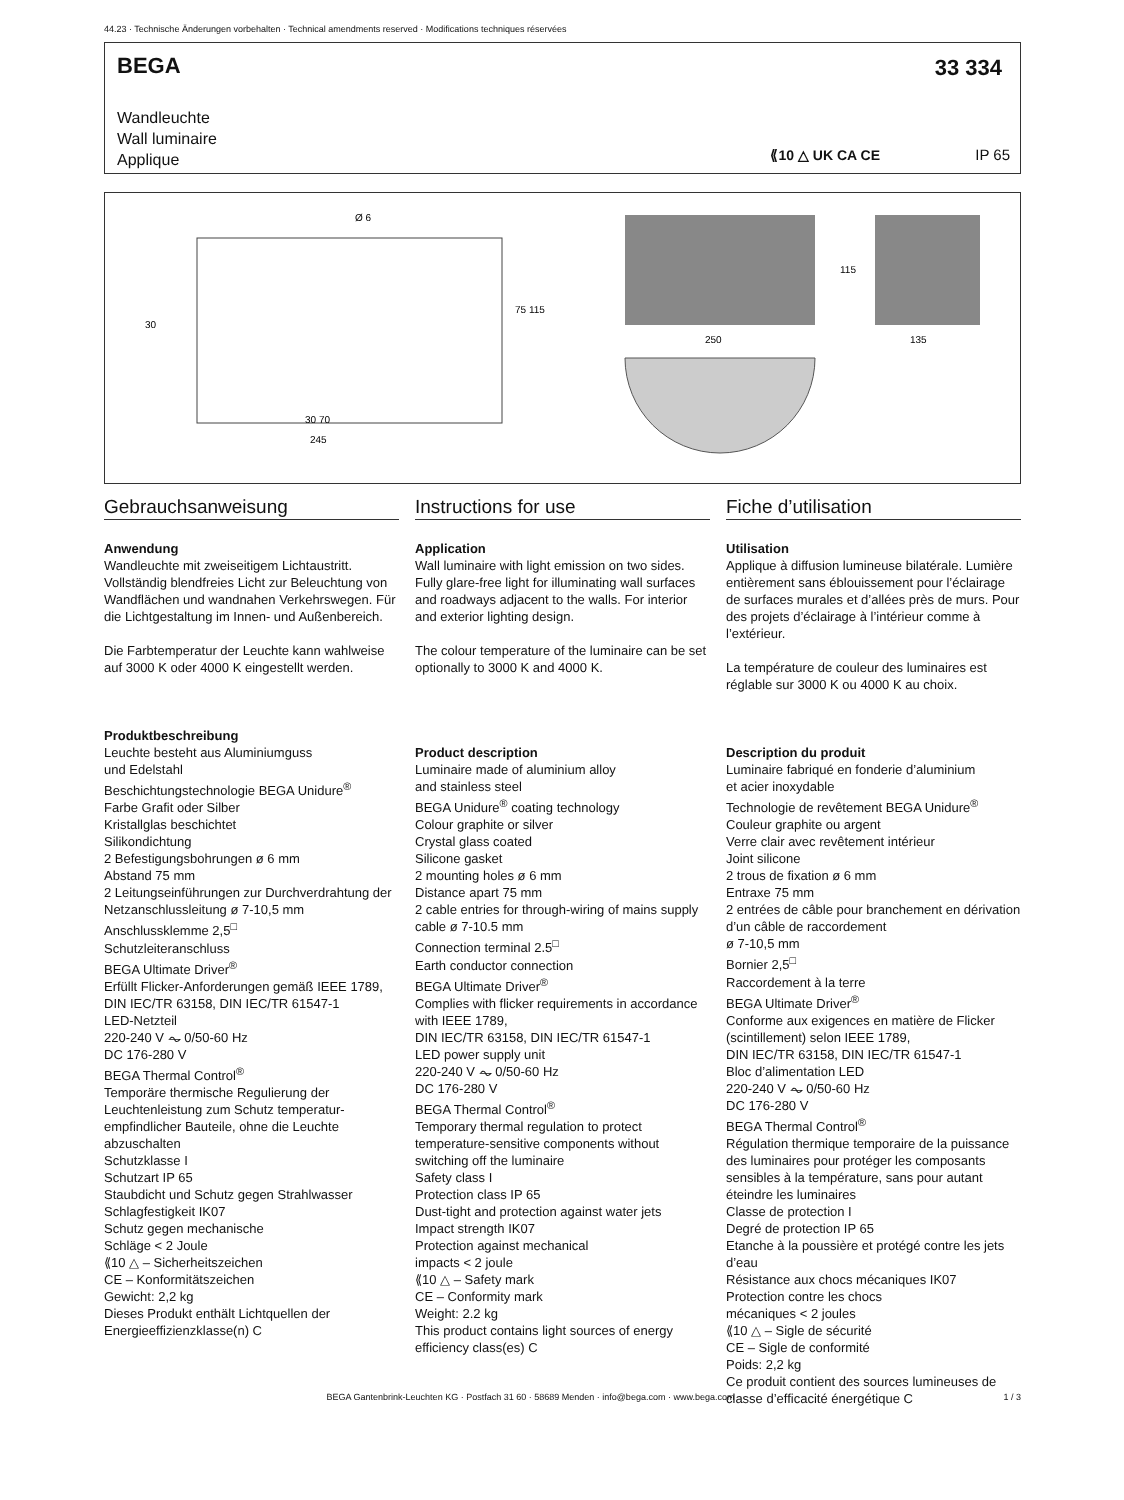44.23 · Technische Änderungen vorbehalten · Technical amendments reserved · Modifications techniques réservées
BEGA
33 334
Wandleuchte
Wall luminaire
Applique
⟪10 △ UK CA CE IP 65
Ø 6
30 70
245
250
135
115
75 115
30
Gebrauchsanweisung
Anwendung
Wandleuchte mit zweiseitigem Lichtaustritt. Vollständig blendfreies Licht zur Beleuchtung von Wandflächen und wandnahen Verkehrswegen. Für die Lichtgestaltung im Innen- und Außenbereich.
Die Farbtemperatur der Leuchte kann wahlweise auf 3000 K oder 4000 K eingestellt werden.
Produktbeschreibung
Leuchte besteht aus Aluminiumguss
und Edelstahl
Beschichtungstechnologie BEGA Unidure<sup>®</sup>
Farbe Grafit oder Silber
Kristallglas beschichtet
Silikondichtung
2 Befestigungsbohrungen ø 6 mm
Abstand 75 mm
2 Leitungseinführungen zur Durchverdrahtung der Netzanschlussleitung ø 7-10,5 mm
Anschlussklemme 2,5<sup>□</sup>
Schutzleiteranschluss
BEGA Ultimate Driver<sup>®</sup>
Erfüllt Flicker-Anforderungen gemäß IEEE 1789, DIN IEC/TR 63158, DIN IEC/TR 61547-1
LED-Netzteil
220-240 V ⏦ 0/50-60 Hz
DC 176-280 V
BEGA Thermal Control<sup>®</sup>
Temporäre thermische Regulierung der Leuchtenleistung zum Schutz temperatur­empfindlicher Bauteile, ohne die Leuchte abzuschalten
Schutzklasse I
Schutzart IP 65
Staubdicht und Schutz gegen Strahlwasser
Schlagfestigkeit IK07
Schutz gegen mechanische
Schläge < 2 Joule
⟪10 △ – Sicherheitszeichen
CE – Konformitätszeichen
Gewicht: 2,2 kg
Dieses Produkt enthält Lichtquellen der Energieeffizienzklasse(n) C
Instructions for use
Application
Wall luminaire with light emission on two sides. Fully glare-free light for illuminating wall surfaces and roadways adjacent to the walls. For interior and exterior lighting design.
The colour temperature of the luminaire can be set optionally to 3000 K and 4000 K.
Product description
Luminaire made of aluminium alloy
and stainless steel
BEGA Unidure<sup>®</sup> coating technology
Colour graphite or silver
Crystal glass coated
Silicone gasket
2 mounting holes ø 6 mm
Distance apart 75 mm
2 cable entries for through-wiring of mains supply cable ø 7-10.5 mm
Connection terminal 2.5<sup>□</sup>
Earth conductor connection
BEGA Ultimate Driver<sup>®</sup>
Complies with flicker requirements in accordance with IEEE 1789,
DIN IEC/TR 63158, DIN IEC/TR 61547-1
LED power supply unit
220-240 V ⏦ 0/50-60 Hz
DC 176-280 V
BEGA Thermal Control<sup>®</sup>
Temporary thermal regulation to protect temperature-sensitive components without switching off the luminaire
Safety class I
Protection class IP 65
Dust-tight and protection against water jets
Impact strength IK07
Protection against mechanical
impacts < 2 joule
⟪10 △ – Safety mark
CE – Conformity mark
Weight: 2.2 kg
This product contains light sources of energy efficiency class(es) C
Fiche d’utilisation
Utilisation
Applique à diffusion lumineuse bilatérale. Lumière entièrement sans éblouissement pour l’éclairage de surfaces murales et d’allées près de murs. Pour des projets d’éclairage à l’intérieur comme à l’extérieur.
La température de couleur des luminaires est réglable sur 3000 K ou 4000 K au choix.
Description du produit
Luminaire fabriqué en fonderie d’aluminium
et acier inoxydable
Technologie de revêtement BEGA Unidure<sup>®</sup>
Couleur graphite ou argent
Verre clair avec revêtement intérieur
Joint silicone
2 trous de fixation ø 6 mm
Entraxe 75 mm
2 entrées de câble pour branchement en dérivation d’un câble de raccordement
ø 7-10,5 mm
Bornier 2,5<sup>□</sup>
Raccordement à la terre
BEGA Ultimate Driver<sup>®</sup>
Conforme aux exigences en matière de Flicker (scintillement) selon IEEE 1789,
DIN IEC/TR 63158, DIN IEC/TR 61547-1
Bloc d’alimentation LED
220-240 V ⏦ 0/50-60 Hz
DC 176-280 V
BEGA Thermal Control<sup>®</sup>
Régulation thermique temporaire de la puissance des luminaires pour protéger les composants sensibles à la température, sans pour autant éteindre les luminaires
Classe de protection I
Degré de protection IP 65
Etanche à la poussière et protégé contre les jets d’eau
Résistance aux chocs mécaniques IK07
Protection contre les chocs
mécaniques < 2 joules
⟪10 △ – Sigle de sécurité
CE – Sigle de conformité
Poids: 2,2 kg
Ce produit contient des sources lumineuses de classe d’efficacité énergétique C
BEGA Gantenbrink-Leuchten KG · Postfach 31 60 · 58689 Menden · info@bega.com · www.bega.com 1 / 3